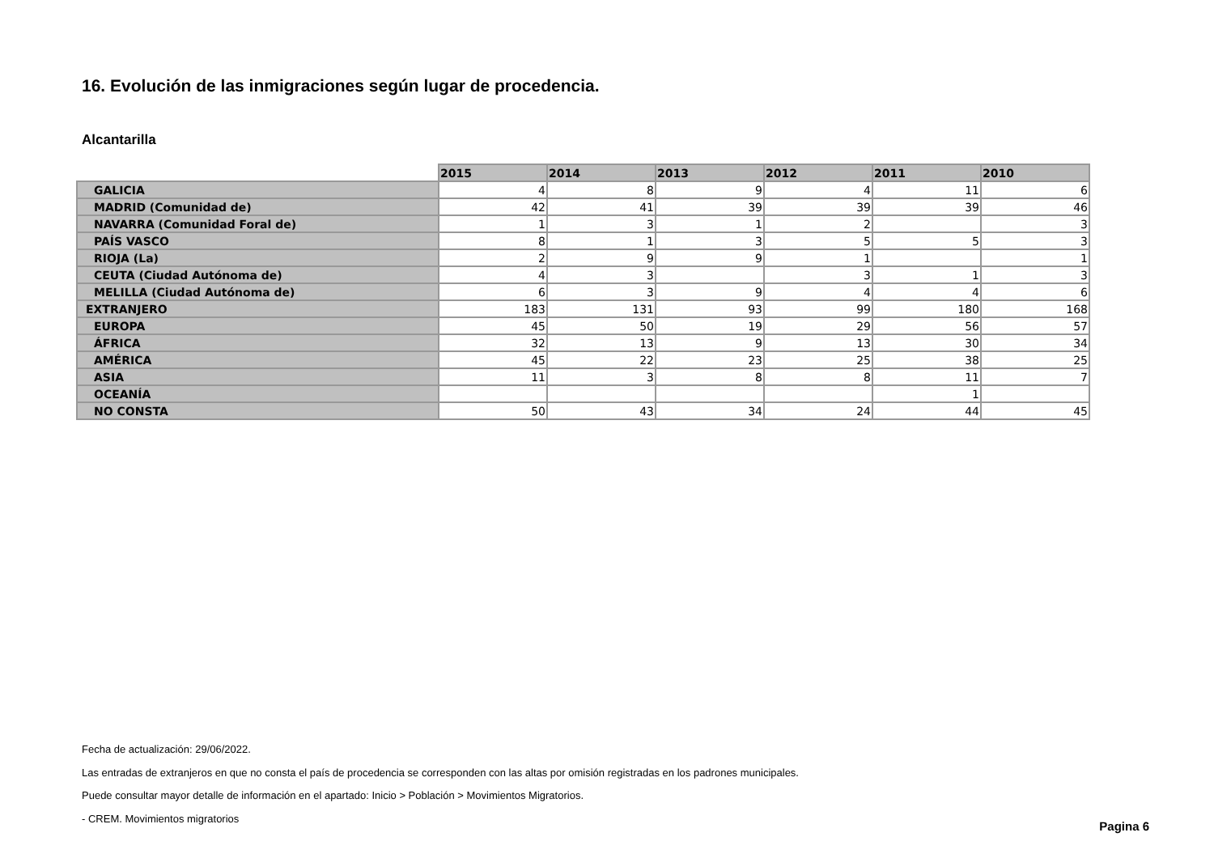16. Evolución de las inmigraciones según lugar de procedencia.
Alcantarilla
| | 2015 | 2014 | 2013 | 2012 | 2011 | 2010 |
| --- | --- | --- | --- | --- | --- | --- |
| GALICIA | 4 | 8 | 9 | 4 | 11 | 6 |
| MADRID (Comunidad de) | 42 | 41 | 39 | 39 | 39 | 46 |
| NAVARRA (Comunidad Foral de) | 1 | 3 | 1 | 2 | | 3 |
| PAÍS VASCO | 8 | 1 | 3 | 5 | 5 | 3 |
| RIOJA (La) | 2 | 9 | 9 | 1 | | 1 |
| CEUTA (Ciudad Autónoma de) | 4 | 3 | | 3 | 1 | 3 |
| MELILLA (Ciudad Autónoma de) | 6 | 3 | 9 | 4 | 4 | 6 |
| EXTRANJERO | 183 | 131 | 93 | 99 | 180 | 168 |
| EUROPA | 45 | 50 | 19 | 29 | 56 | 57 |
| ÁFRICA | 32 | 13 | 9 | 13 | 30 | 34 |
| AMÉRICA | 45 | 22 | 23 | 25 | 38 | 25 |
| ASIA | 11 | 3 | 8 | 8 | 11 | 7 |
| OCEANÍA | | | | | 1 | |
| NO CONSTA | 50 | 43 | 34 | 24 | 44 | 45 |
Fecha de actualización: 29/06/2022.
Las entradas de extranjeros en que no consta el país de procedencia se corresponden con las altas por omisión registradas en los padrones municipales.
Puede consultar mayor detalle de información en el apartado: Inicio > Población > Movimientos Migratorios.
- CREM. Movimientos migratorios
Pagina 6